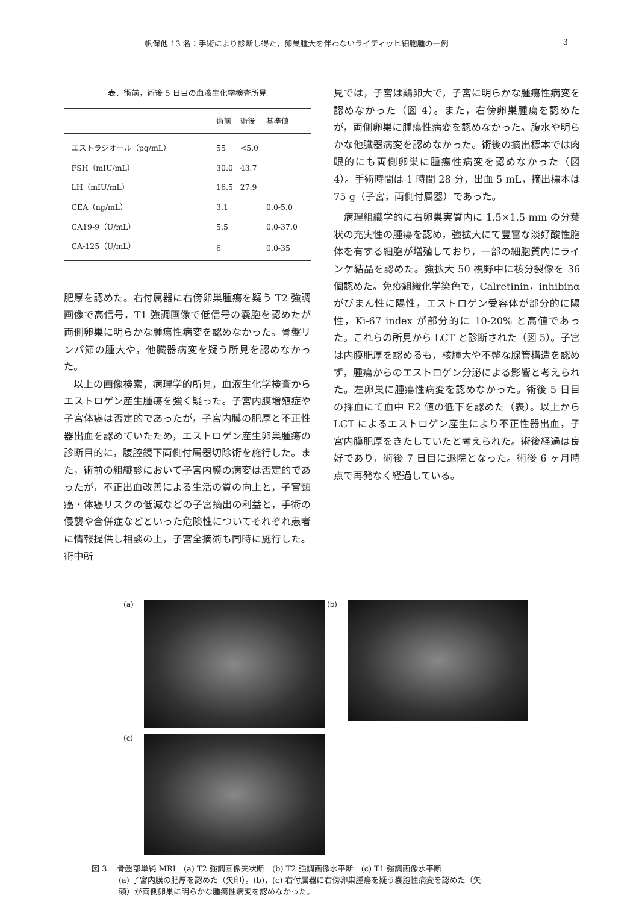帆保他 13 名：手術により診断し得た，卵巣腫大を伴わないライディッヒ細胞腫の一例 3
表．術前，術後 5 日目の血液生化学検査所見
| | 術前 | 術後 | 基準値 |
| --- | --- | --- | --- |
| エストラジオール（pg/mL） | 55 | <5.0 | |
| FSH（mIU/mL） | 30.0 | 43.7 | |
| LH（mIU/mL） | 16.5 | 27.9 | |
| CEA（ng/mL） | 3.1 | | 0.0-5.0 |
| CA19-9（U/mL） | 5.5 | | 0.0-37.0 |
| CA-125（U/mL） | 6 | | 0.0-35 |
肥厚を認めた。右付属器に右傍卵巣腫瘍を疑う T2 強調画像で高信号，T1 強調画像で低信号の嚢胞を認めたが両側卵巣に明らかな腫瘍性病変を認めなかった。骨盤リンパ節の腫大や，他臓器病変を疑う所見を認めなかった。
以上の画像検索，病理学的所見，血液生化学検査からエストロゲン産生腫瘍を強く疑った。子宮内膜増殖症や子宮体癌は否定的であったが，子宮内膜の肥厚と不正性器出血を認めていたため，エストロゲン産生卵巣腫瘍の診断目的に，腹腔鏡下両側付属器切除術を施行した。また，術前の組織診において子宮内膜の病変は否定的であったが，不正出血改善による生活の質の向上と，子宮頸癌・体癌リスクの低減などの子宮摘出の利益と，手術の侵襲や合併症などといった危険性についてそれぞれ患者に情報提供し相談の上，子宮全摘術も同時に施行した。術中所
見では，子宮は鶏卵大で，子宮に明らかな腫瘍性病変を認めなかった（図 4）。また，右傍卵巣腫瘍を認めたが，両側卵巣に腫瘍性病変を認めなかった。腹水や明らかな他臓器病変を認めなかった。術後の摘出標本では肉眼的にも両側卵巣に腫瘍性病変を認めなかった（図 4）。手術時間は 1 時間 28 分，出血 5 mL，摘出標本は 75 g（子宮，両側付属器）であった。
病理組織学的に右卵巣実質内に 1.5×1.5 mm の分葉状の充実性の腫瘍を認め，強拡大にて豊富な淡好酸性胞体を有する細胞が増殖しており，一部の細胞質内にラインケ結晶を認めた。強拡大 50 視野中に核分裂像を 36 個認めた。免疫組織化学染色で，Calretinin，inhibinα がびまん性に陽性，エストロゲン受容体が部分的に陽性，Ki-67 index が部分的に 10-20% と高値であった。これらの所見から LCT と診断された（図 5）。子宮は内膜肥厚を認めるも，核腫大や不整な腺管構造を認めず，腫瘍からのエストロゲン分泌による影響と考えられた。左卵巣に腫瘍性病変を認めなかった。術後 5 日目の採血にて血中 E2 値の低下を認めた（表）。以上から LCT によるエストロゲン産生により不正性器出血，子宮内膜肥厚をきたしていたと考えられた。術後経過は良好であり，術後 7 日目に退院となった。術後 6 ヶ月時点で再発なく経過している。
(a)
(b)
(c)
図 3.　骨盤部単純 MRI　(a) T2 強調画像矢状断　(b) T2 強調画像水平断　(c) T1 強調画像水平断
(a) 子宮内膜の肥厚を認めた（矢印）。(b)，(c) 右付属器に右傍卵巣腫瘍を疑う嚢胞性病変を認めた（矢
頭）が両側卵巣に明らかな腫瘍性病変を認めなかった。